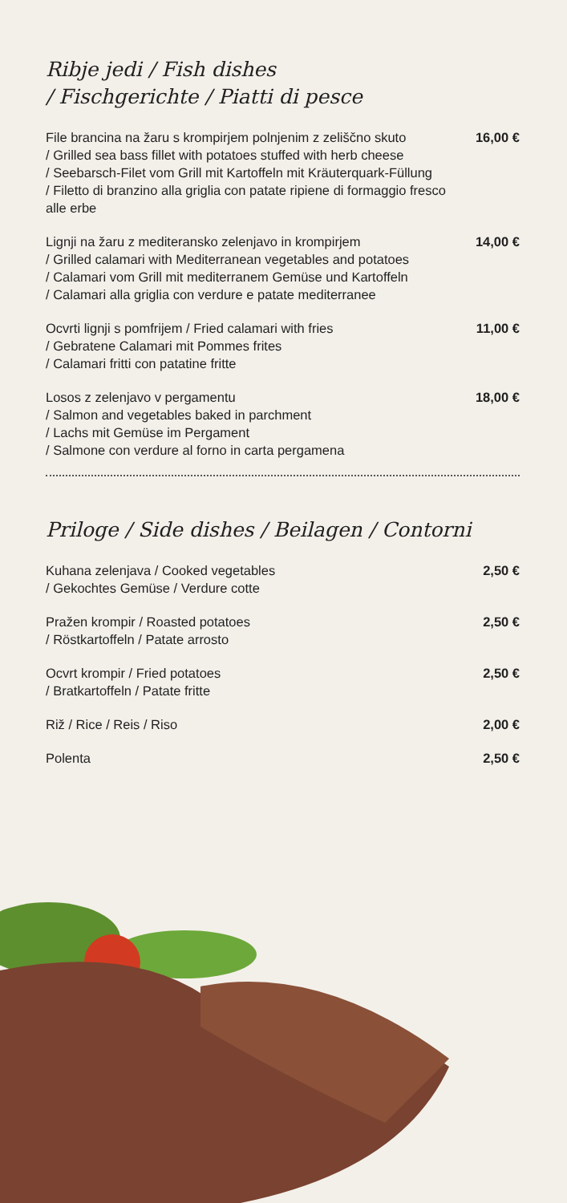Ribje jedi / Fish dishes
/ Fischgerichte / Piatti di pesce
File brancina na žaru s krompirjem polnjenim z zeliščno skuto
/ Grilled sea bass fillet with potatoes stuffed with herb cheese
/ Seebarsch-Filet vom Grill mit Kartoffeln mit Kräuterquark-Füllung
/ Filetto di branzino alla griglia con patate ripiene di formaggio fresco alle erbe
16,00 €
Lignji na žaru z mediteransko zelenjavo in krompirjem
/ Grilled calamari with Mediterranean vegetables and potatoes
/ Calamari vom Grill mit mediterranem Gemüse und Kartoffeln
/ Calamari alla griglia con verdure e patate mediterranee
14,00 €
Ocvrti lignji s pomfrijem / Fried calamari with fries
/ Gebratene Calamari mit Pommes frites
/ Calamari fritti con patatine fritte
11,00 €
Losos z zelenjavo v pergamentu
/ Salmon and vegetables baked in parchment
/ Lachs mit Gemüse im Pergament
/ Salmone con verdure al forno in carta pergamena
18,00 €
Priloge / Side dishes / Beilagen / Contorni
Kuhana zelenjava / Cooked vegetables
/ Gekochtes Gemüse / Verdure cotte
2,50 €
Pražen krompir / Roasted potatoes
/ Röstkartoffeln / Patate arrosto
2,50 €
Ocvrt krompir / Fried potatoes
/ Bratkartoffeln / Patate fritte
2,50 €
Riž / Rice / Reis / Riso 2,00 €
Polenta 2,50 €